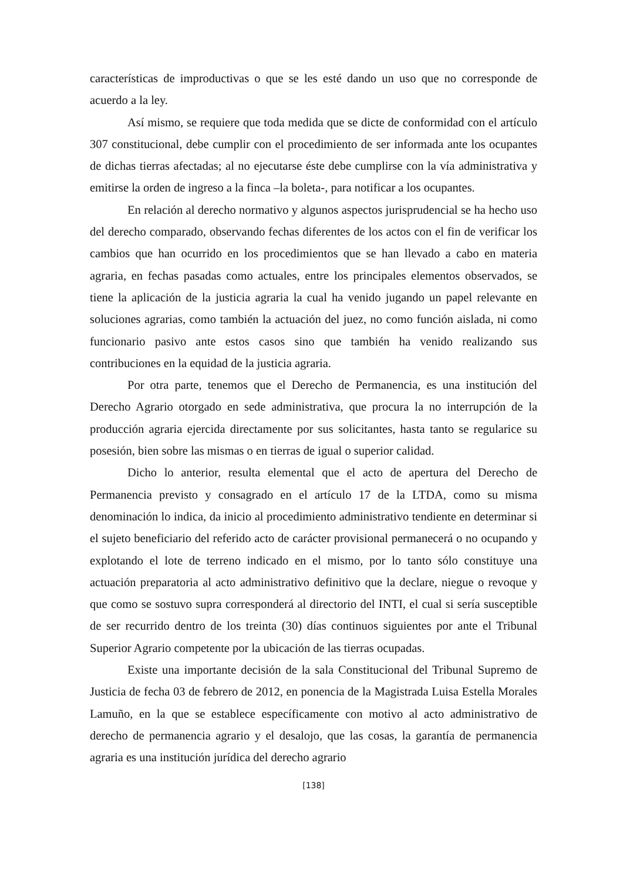características de improductivas o que se les esté dando un uso que no corresponde de acuerdo a la ley.
Así mismo, se requiere que toda medida que se dicte de conformidad con el artículo 307 constitucional, debe cumplir con el procedimiento de ser informada ante los ocupantes de dichas tierras afectadas; al no ejecutarse éste debe cumplirse con la vía administrativa y emitirse la orden de ingreso a la finca –la boleta-, para notificar a los ocupantes.
En relación al derecho normativo y algunos aspectos jurisprudencial se ha hecho uso del derecho comparado, observando fechas diferentes de los actos con el fin de verificar los cambios que han ocurrido en los procedimientos que se han llevado a cabo en materia agraria, en fechas pasadas como actuales, entre los principales elementos observados, se tiene la aplicación de la justicia agraria la cual ha venido jugando un papel relevante en soluciones agrarias, como también la actuación del juez, no como función aislada, ni como funcionario pasivo ante estos casos sino que también ha venido realizando sus contribuciones en la equidad de la justicia agraria.
Por otra parte, tenemos que el Derecho de Permanencia, es una institución del Derecho Agrario otorgado en sede administrativa, que procura la no interrupción de la producción agraria ejercida directamente por sus solicitantes, hasta tanto se regularice su posesión, bien sobre las mismas o en tierras de igual o superior calidad.
Dicho lo anterior, resulta elemental que el acto de apertura del Derecho de Permanencia previsto y consagrado en el artículo 17 de la LTDA, como su misma denominación lo indica, da inicio al procedimiento administrativo tendiente en determinar si el sujeto beneficiario del referido acto de carácter provisional permanecerá o no ocupando y explotando el lote de terreno indicado en el mismo, por lo tanto sólo constituye una actuación preparatoria al acto administrativo definitivo que la declare, niegue o revoque y que como se sostuvo supra corresponderá al directorio del INTI, el cual si sería susceptible de ser recurrido dentro de los treinta (30) días continuos siguientes por ante el Tribunal Superior Agrario competente por la ubicación de las tierras ocupadas.
Existe una importante decisión de la sala Constitucional del Tribunal Supremo de Justicia de fecha 03 de febrero de 2012, en ponencia de la Magistrada Luisa Estella Morales Lamuño, en la que se establece específicamente con motivo al acto administrativo de derecho de permanencia agrario y el desalojo, que las cosas, la garantía de permanencia agraria es una institución jurídica del derecho agrario
[138]